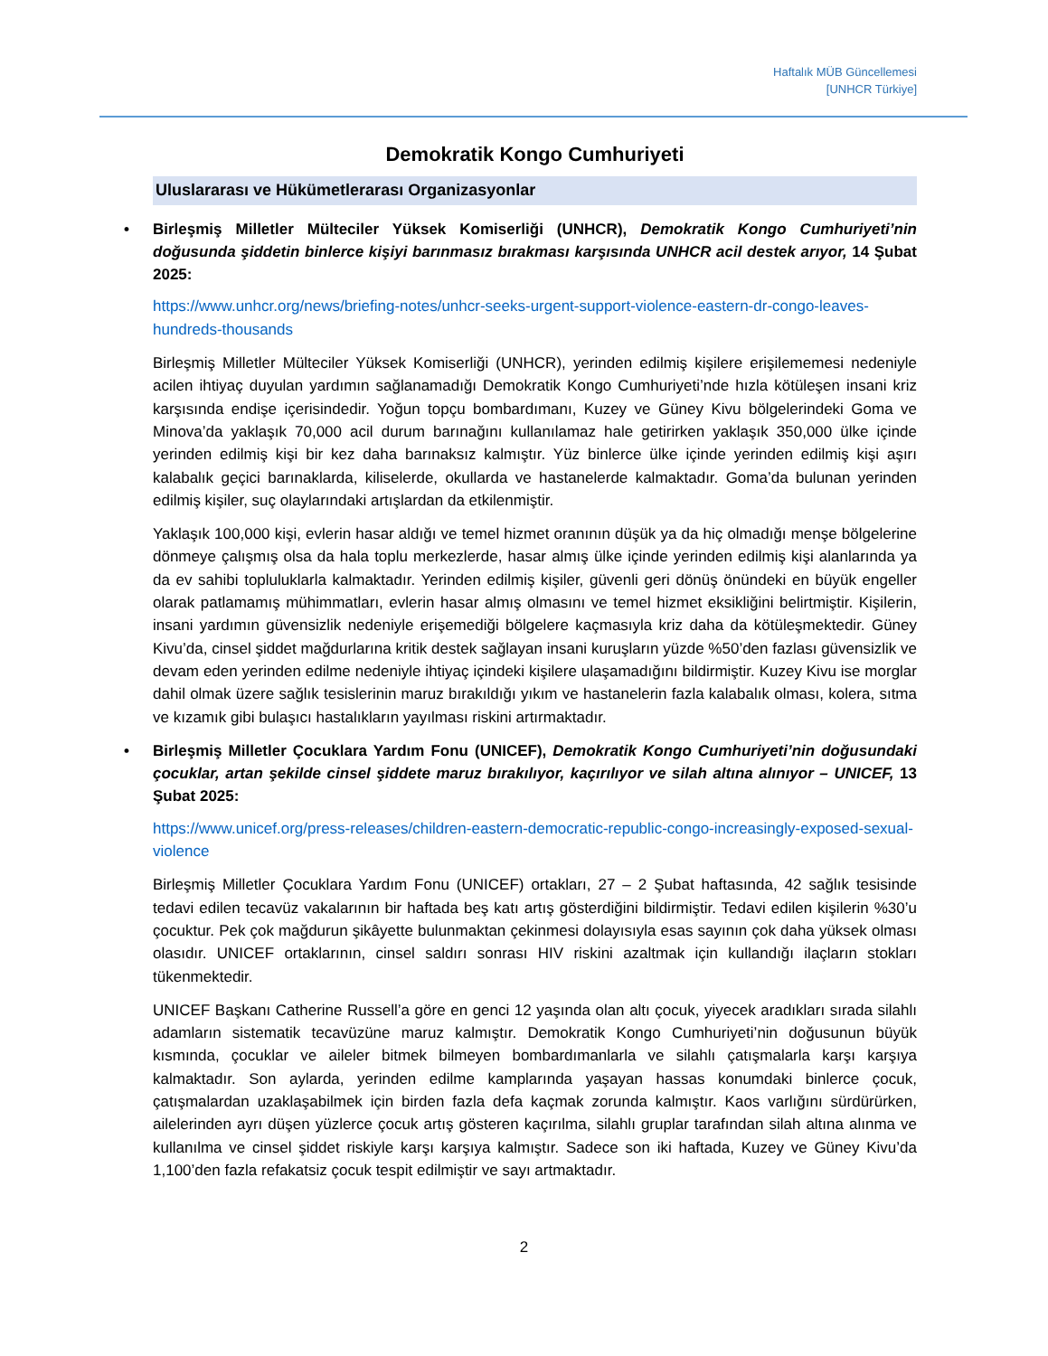Haftalık MÜB Güncellemesi
[UNHCR Türkiye]
Demokratik Kongo Cumhuriyeti
Uluslararası ve Hükümetlerarası Organizasyonlar
• Birleşmiş Milletler Mülteciler Yüksek Komiserliği (UNHCR), Demokratik Kongo Cumhuriyeti’nin doğusunda şiddetin binlerce kişiyi barınmasız bırakması karşısında UNHCR acil destek arıyor, 14 Şubat 2025:
https://www.unhcr.org/news/briefing-notes/unhcr-seeks-urgent-support-violence-eastern-dr-congo-leaves-hundreds-thousands
Birleşmiş Milletler Mülteciler Yüksek Komiserliği (UNHCR), yerinden edilmiş kişilere erişilememesi nedeniyle acilen ihtiyaç duyulan yardımın sağlanamadığı Demokratik Kongo Cumhuriyeti’nde hızla kötüleşen insani kriz karşısında endişe içerisindedir. Yoğun topçu bombardımanı, Kuzey ve Güney Kivu bölgelerindeki Goma ve Minova’da yaklaşık 70,000 acil durum barınağını kullanılamaz hale getirirken yaklaşık 350,000 ülke içinde yerinden edilmiş kişi bir kez daha barınaksız kalmıştır. Yüz binlerce ülke içinde yerinden edilmiş kişi aşırı kalabalık geçici barınaklarda, kiliselerde, okullarda ve hastanelerde kalmaktadır. Goma’da bulunan yerinden edilmiş kişiler, suç olaylarındaki artışlardan da etkilenmiştir.
Yaklaşık 100,000 kişi, evlerin hasar aldığı ve temel hizmet oranının düşük ya da hiç olmadığı menşe bölgelerine dönmeye çalışmış olsa da hala toplu merkezlerde, hasar almış ülke içinde yerinden edilmiş kişi alanlarında ya da ev sahibi topluluklarla kalmaktadır. Yerinden edilmiş kişiler, güvenli geri dönüş önündeki en büyük engeller olarak patlamamış mühimmatları, evlerin hasar almış olmasını ve temel hizmet eksikliğini belirtmiştir. Kişilerin, insani yardımın güvensizlik nedeniyle erişemediği bölgelere kaçmasıyla kriz daha da kötüleşmektedir. Güney Kivu’da, cinsel şiddet mağdurlarına kritik destek sağlayan insani kuruşların yüzde %50’den fazlası güvensizlik ve devam eden yerinden edilme nedeniyle ihtiyaç içindeki kişilere ulaşamadığını bildirmiştir. Kuzey Kivu ise morglar dahil olmak üzere sağlık tesislerinin maruz bırakıldığı yıkım ve hastanelerin fazla kalabalık olması, kolera, sıtma ve kızamık gibi bulaşıcı hastalıkların yayılması riskini artırmaktadır.
• Birleşmiş Milletler Çocuklara Yardım Fonu (UNICEF), Demokratik Kongo Cumhuriyeti’nin doğusundaki çocuklar, artan şekilde cinsel şiddete maruz bırakılıyor, kaçırılıyor ve silah altına alınıyor – UNICEF, 13 Şubat 2025:
https://www.unicef.org/press-releases/children-eastern-democratic-republic-congo-increasingly-exposed-sexual-violence
Birleşmiş Milletler Çocuklara Yardım Fonu (UNICEF) ortakları, 27 – 2 Şubat haftasında, 42 sağlık tesisinde tedavi edilen tecavüz vakalarının bir haftada beş katı artış gösterdiğini bildirmiştir. Tedavi edilen kişilerin %30’u çocuktur. Pek çok mağdurun şikâyette bulunmaktan çekinmesi dolayısıyla esas sayının çok daha yüksek olması olasıdır. UNICEF ortaklarının, cinsel saldırı sonrası HIV riskini azaltmak için kullandığı ilaçların stokları tükenmektedir.
UNICEF Başkanı Catherine Russell’a göre en genci 12 yaşında olan altı çocuk, yiyecek aradıkları sırada silahlı adamların sistematik tecavüzüne maruz kalmıştır. Demokratik Kongo Cumhuriyeti’nin doğusunun büyük kısmında, çocuklar ve aileler bitmek bilmeyen bombardımanlarla ve silahlı çatışmalarla karşı karşıya kalmaktadır. Son aylarda, yerinden edilme kamplarında yaşayan hassas konumdaki binlerce çocuk, çatışmalardan uzaklaşabilmek için birden fazla defa kaçmak zorunda kalmıştır. Kaos varlığını sürdürürken, ailelerinden ayrı düşen yüzlerce çocuk artış gösteren kaçırılma, silahlı gruplar tarafından silah altına alınma ve kullanılma ve cinsel şiddet riskiyle karşı karşıya kalmıştır. Sadece son iki haftada, Kuzey ve Güney Kivu’da 1,100’den fazla refakatsiz çocuk tespit edilmiştir ve sayı artmaktadır.
2